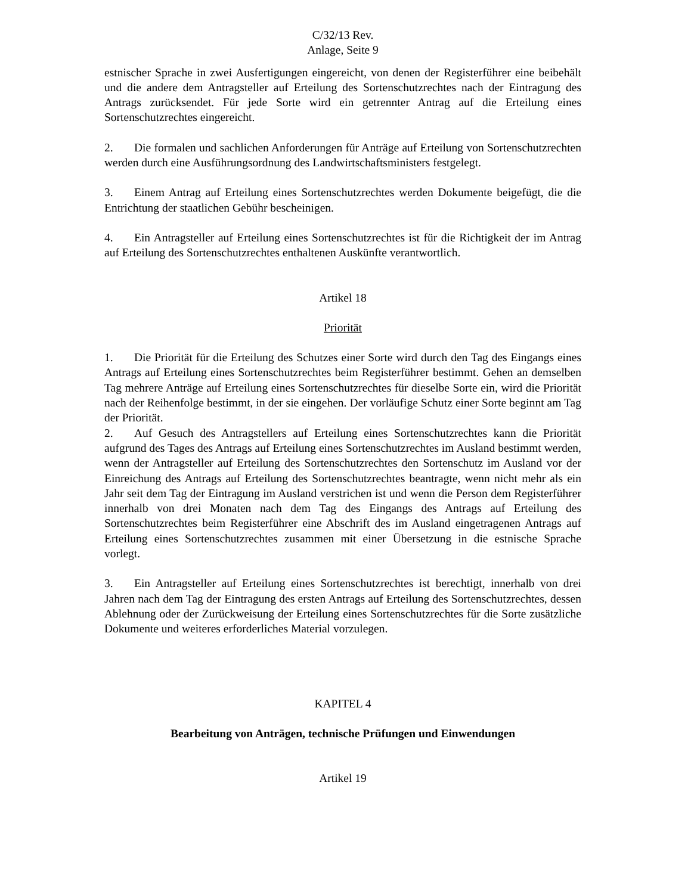C/32/13 Rev.
Anlage, Seite 9
estnischer Sprache in zwei Ausfertigungen eingereicht, von denen der Registerführer eine beibehält und die andere dem Antragsteller auf Erteilung des Sortenschutzrechtes nach der Eintragung des Antrags zurücksendet. Für jede Sorte wird ein getrennter Antrag auf die Erteilung eines Sortenschutzrechtes eingereicht.
2. Die formalen und sachlichen Anforderungen für Anträge auf Erteilung von Sortenschutzrechten werden durch eine Ausführungsordnung des Landwirtschaftsministers festgelegt.
3. Einem Antrag auf Erteilung eines Sortenschutzrechtes werden Dokumente beigefügt, die die Entrichtung der staatlichen Gebühr bescheinigen.
4. Ein Antragsteller auf Erteilung eines Sortenschutzrechtes ist für die Richtigkeit der im Antrag auf Erteilung des Sortenschutzrechtes enthaltenen Auskünfte verantwortlich.
Artikel 18
Priorität
1. Die Priorität für die Erteilung des Schutzes einer Sorte wird durch den Tag des Eingangs eines Antrags auf Erteilung eines Sortenschutzrechtes beim Registerführer bestimmt. Gehen an demselben Tag mehrere Anträge auf Erteilung eines Sortenschutzrechtes für dieselbe Sorte ein, wird die Priorität nach der Reihenfolge bestimmt, in der sie eingehen. Der vorläufige Schutz einer Sorte beginnt am Tag der Priorität.
2. Auf Gesuch des Antragstellers auf Erteilung eines Sortenschutzrechtes kann die Priorität aufgrund des Tages des Antrags auf Erteilung eines Sortenschutzrechtes im Ausland bestimmt werden, wenn der Antragsteller auf Erteilung des Sortenschutzrechtes den Sortenschutz im Ausland vor der Einreichung des Antrags auf Erteilung des Sortenschutzrechtes beantragte, wenn nicht mehr als ein Jahr seit dem Tag der Eintragung im Ausland verstrichen ist und wenn die Person dem Registerführer innerhalb von drei Monaten nach dem Tag des Eingangs des Antrags auf Erteilung des Sortenschutzrechtes beim Registerführer eine Abschrift des im Ausland eingetragenen Antrags auf Erteilung eines Sortenschutzrechtes zusammen mit einer Übersetzung in die estnische Sprache vorlegt.
3. Ein Antragsteller auf Erteilung eines Sortenschutzrechtes ist berechtigt, innerhalb von drei Jahren nach dem Tag der Eintragung des ersten Antrags auf Erteilung des Sortenschutzrechtes, dessen Ablehnung oder der Zurückweisung der Erteilung eines Sortenschutzrechtes für die Sorte zusätzliche Dokumente und weiteres erforderliches Material vorzulegen.
KAPITEL 4
Bearbeitung von Anträgen, technische Prüfungen und Einwendungen
Artikel 19